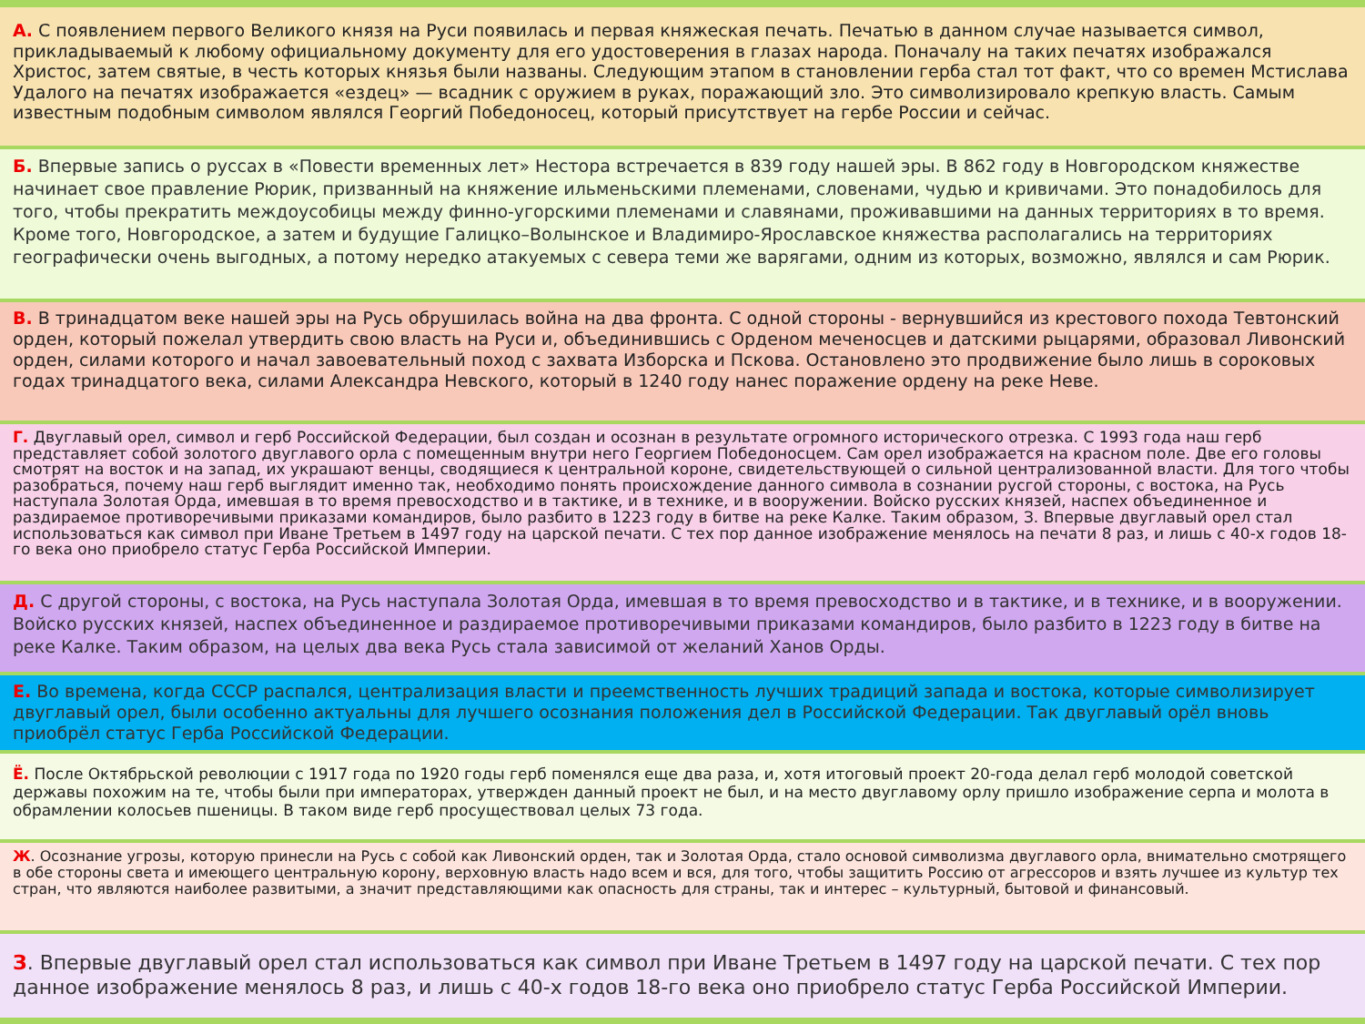А. С появлением первого Великого князя на Руси появилась и первая княжеская печать. Печатью в данном случае называется символ, прикладываемый к любому официальному документу для его удостоверения в глазах народа. Поначалу на таких печатях изображался Христос, затем святые, в честь которых князья были названы. Следующим этапом в становлении герба стал тот факт, что со времен Мстислава Удалого на печатях изображается «ездец» — всадник с оружием в руках, поражающий зло. Это символизировало крепкую власть. Самым известным подобным символом являлся Георгий Победоносец, который присутствует на гербе России и сейчас.
Б. Впервые запись о руссах в «Повести временных лет» Нестора встречается в 839 году нашей эры. В 862 году в Новгородском княжестве начинает свое правление Рюрик, призванный на княжение ильменьскими племенами, словенами, чудью и кривичами. Это понадобилось для того, чтобы прекратить междоусобицы между финно-угорскими племенами и славянами, проживавшими на данных территориях в то время. Кроме того, Новгородское, а затем и будущие Галицко–Волынское и Владимиро-Ярославское княжества располагались на территориях географически очень выгодных, а потому нередко атакуемых с севера теми же варягами, одним из которых, возможно, являлся и сам Рюрик.
В. В тринадцатом веке нашей эры на Русь обрушилась война на два фронта. С одной стороны - вернувшийся из крестового похода Тевтонский орден, который пожелал утвердить свою власть на Руси и, объединившись с Орденом меченосцев и датскими рыцарями, образовал Ливонский орден, силами которого и начал завоевательный поход с захвата Изборска и Пскова. Остановлено это продвижение было лишь в сороковых годах тринадцатого века, силами Александра Невского, который в 1240 году нанес поражение ордену на реке Неве.
Г. Двуглавый орел, символ и герб Российской Федерации, был создан и осознан в результате огромного исторического отрезка. С 1993 года наш герб представляет собой золотого двуглавого орла с помещенным внутри него Георгием Победоносцем. Сам орел изображается на красном поле. Две его головы смотрят на восток и на запад, их украшают венцы, сводящиеся к центральной короне, свидетельствующей о сильной централизованной власти. Для того чтобы разобраться, почему наш герб выглядит именно так, необходимо понять происхождение данного символа в сознании русгой стороны, с востока, на Русь наступала Золотая Орда, имевшая в то время превосходство и в тактике, и в технике, и в вооружении. Войско русских князей, наспех объединенное и раздираемое противоречивыми приказами командиров, было разбито в 1223 году в битве на реке Калке. Таким образом, З. Впервые двуглавый орел стал использоваться как символ при Иване Третьем в 1497 году на царской печати. С тех пор данное изображение менялось на печати 8 раз, и лишь с 40-х годов 18-го века оно приобрело статус Герба Российской Империи.
Д. С другой стороны, с востока, на Русь наступала Золотая Орда, имевшая в то время превосходство и в тактике, и в технике, и в вооружении. Войско русских князей, наспех объединенное и раздираемое противоречивыми приказами командиров, было разбито в 1223 году в битве на реке Калке. Таким образом, на целых два века Русь стала зависимой от желаний Ханов Орды.
Е. Во времена, когда СССР распался, централизация власти и преемственность лучших традиций запада и востока, которые символизирует двуглавый орел, были особенно актуальны для лучшего осознания положения дел в Российской Федерации. Так двуглавый орёл вновь приобрёл статус Герба Российской Федерации.
Ё. После Октябрьской революции с 1917 года по 1920 годы герб поменялся еще два раза, и, хотя итоговый проект 20-года делал герб молодой советской державы похожим на те, чтобы были при императорах, утвержден данный проект не был, и на место двуглавому орлу пришло изображение серпа и молота в обрамлении колосьев пшеницы. В таком виде герб просуществовал целых 73 года.
Ж. Осознание угрозы, которую принесли на Русь с собой как Ливонский орден, так и Золотая Орда, стало основой символизма двуглавого орла, внимательно смотрящего в обе стороны света и имеющего центральную корону, верховную власть надо всем и вся, для того, чтобы защитить Россию от агрессоров и взять лучшее из культур тех стран, что являются наиболее развитыми, а значит представляющими как опасность для страны, так и интерес – культурный, бытовой и финансовый.
З. Впервые двуглавый орел стал использоваться как символ при Иване Третьем в 1497 году на царской печати. С тех пор данное изображение менялось 8 раз, и лишь с 40-х годов 18-го века оно приобрело статус Герба Российской Империи.